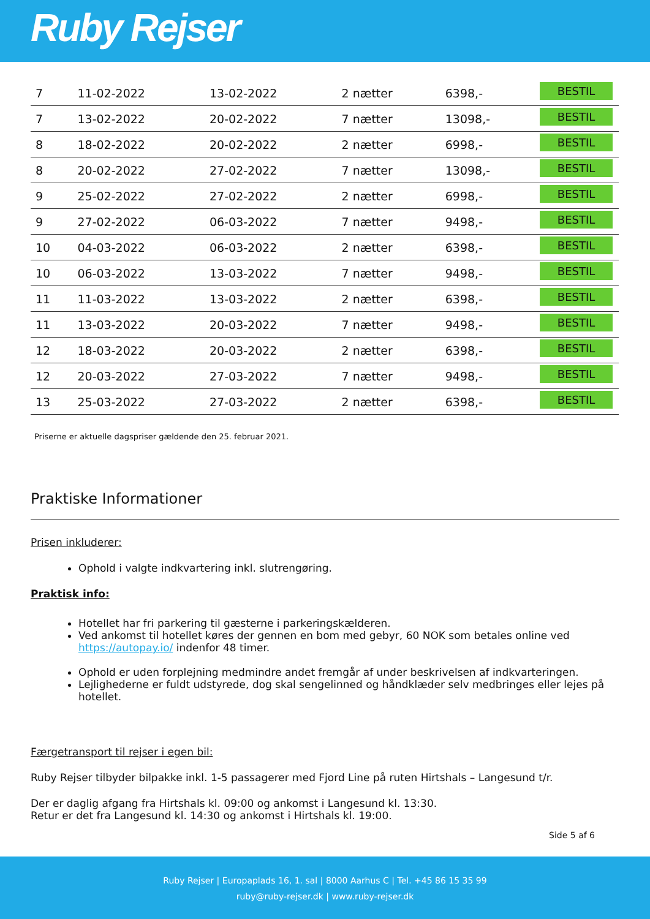Ruby Rejser
| 7 | 11-02-2022 | 13-02-2022 | 2 nætter | 6398,- | BESTIL |
| 7 | 13-02-2022 | 20-02-2022 | 7 nætter | 13098,- | BESTIL |
| 8 | 18-02-2022 | 20-02-2022 | 2 nætter | 6998,- | BESTIL |
| 8 | 20-02-2022 | 27-02-2022 | 7 nætter | 13098,- | BESTIL |
| 9 | 25-02-2022 | 27-02-2022 | 2 nætter | 6998,- | BESTIL |
| 9 | 27-02-2022 | 06-03-2022 | 7 nætter | 9498,- | BESTIL |
| 10 | 04-03-2022 | 06-03-2022 | 2 nætter | 6398,- | BESTIL |
| 10 | 06-03-2022 | 13-03-2022 | 7 nætter | 9498,- | BESTIL |
| 11 | 11-03-2022 | 13-03-2022 | 2 nætter | 6398,- | BESTIL |
| 11 | 13-03-2022 | 20-03-2022 | 7 nætter | 9498,- | BESTIL |
| 12 | 18-03-2022 | 20-03-2022 | 2 nætter | 6398,- | BESTIL |
| 12 | 20-03-2022 | 27-03-2022 | 7 nætter | 9498,- | BESTIL |
| 13 | 25-03-2022 | 27-03-2022 | 2 nætter | 6398,- | BESTIL |
Priserne er aktuelle dagspriser gældende den 25. februar 2021.
Praktiske Informationer
Prisen inkluderer:
Ophold i valgte indkvartering inkl. slutrengøring.
Praktisk info:
Hotellet har fri parkering til gæsterne i parkeringskælderen.
Ved ankomst til hotellet køres der gennen en bom med gebyr, 60 NOK som betales online ved https://autopay.io/ indenfor 48 timer.
Ophold er uden forplejning medmindre andet fremgår af under beskrivelsen af indkvarteringen.
Lejlighederne er fuldt udstyrede, dog skal sengelinned og håndklæder selv medbringes eller lejes på hotellet.
Færgetransport til rejser i egen bil:
Ruby Rejser tilbyder bilpakke inkl. 1-5 passagerer med Fjord Line på ruten Hirtshals – Langesund t/r.
Der er daglig afgang fra Hirtshals kl. 09:00 og ankomst i Langesund kl. 13:30.
Retur er det fra Langesund kl. 14:30 og ankomst i Hirtshals kl. 19:00.
Side 5 af 6
Ruby Rejser | Europaplads 16, 1. sal | 8000 Aarhus C | Tel. +45 86 15 35 99
ruby@ruby-rejser.dk | www.ruby-rejser.dk